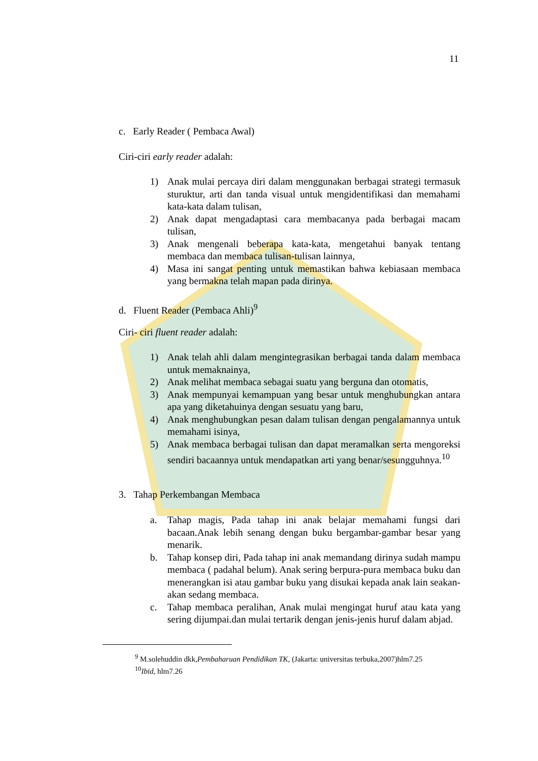11
c. Early Reader ( Pembaca Awal)
Ciri-ciri early reader adalah:
1) Anak mulai percaya diri dalam menggunakan berbagai strategi termasuk sturuktur, arti dan tanda visual untuk mengidentifikasi dan memahami kata-kata dalam tulisan,
2) Anak dapat mengadaptasi cara membacanya pada berbagai macam tulisan,
3) Anak mengenali beberapa kata-kata, mengetahui banyak tentang membaca dan membaca tulisan-tulisan lainnya,
4) Masa ini sangat penting untuk memastikan bahwa kebiasaan membaca yang bermakna telah mapan pada dirinya.
d. Fluent Reader (Pembaca Ahli)<sup>9</sup>
Ciri- ciri fluent reader adalah:
1) Anak telah ahli dalam mengintegrasikan berbagai tanda dalam membaca untuk memaknainya,
2) Anak melihat membaca sebagai suatu yang berguna dan otomatis,
3) Anak mempunyai kemampuan yang besar untuk menghubungkan antara apa yang diketahuinya dengan sesuatu yang baru,
4) Anak menghubungkan pesan dalam tulisan dengan pengalamannya untuk memahami isinya,
5) Anak membaca berbagai tulisan dan dapat meramalkan serta mengoreksi sendiri bacaannya untuk mendapatkan arti yang benar/sesungguhnya.<sup>10</sup>
3. Tahap Perkembangan Membaca
a. Tahap magis, Pada tahap ini anak belajar memahami fungsi dari bacaan.Anak lebih senang dengan buku bergambar-gambar besar yang menarik.
b. Tahap konsep diri, Pada tahap ini anak memandang dirinya sudah mampu membaca ( padahal belum). Anak sering berpura-pura membaca buku dan menerangkan isi atau gambar buku yang disukai kepada anak lain seakan-akan sedang membaca.
c. Tahap membaca peralihan, Anak mulai mengingat huruf atau kata yang sering dijumpai.dan mulai tertarik dengan jenis-jenis huruf dalam abjad.
<sup>9</sup> M.solehuddin dkk,Pembaharuan Pendidikan TK, (Jakarta: universitas terbuka,2007)hlm7.25
<sup>10</sup> Ibid, hlm7.26